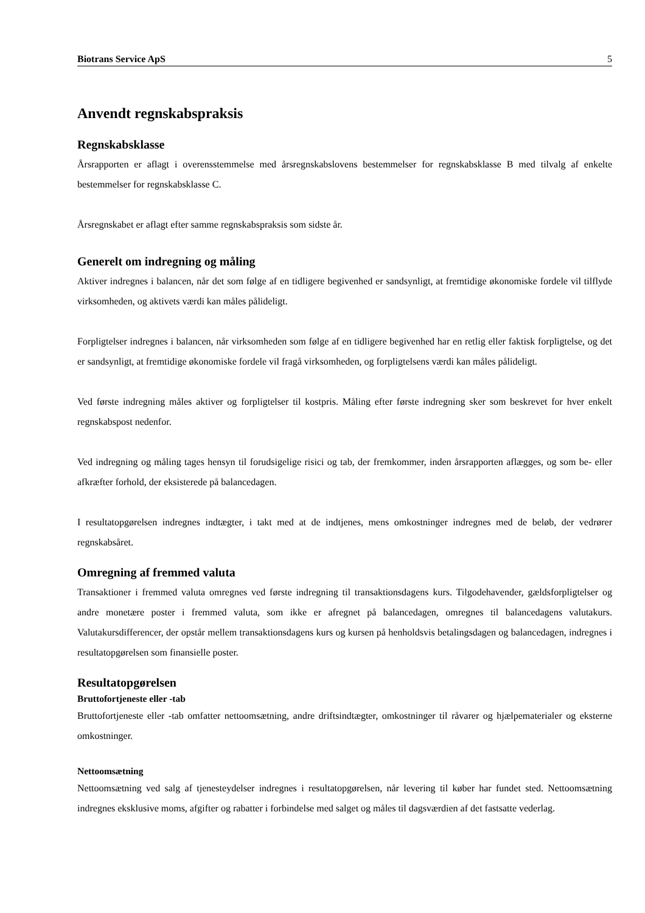Biotrans Service ApS 5
Anvendt regnskabspraksis
Regnskabsklasse
Årsrapporten er aflagt i overensstemmelse med årsregnskabslovens bestemmelser for regnskabsklasse B med tilvalg af enkelte bestemmelser for regnskabsklasse C.
Årsregnskabet er aflagt efter samme regnskabspraksis som sidste år.
Generelt om indregning og måling
Aktiver indregnes i balancen, når det som følge af en tidligere begivenhed er sandsynligt, at fremtidige økonomiske fordele vil tilflyde virksomheden, og aktivets værdi kan måles pålideligt.
Forpligtelser indregnes i balancen, når virksomheden som følge af en tidligere begivenhed har en retlig eller faktisk forpligtelse, og det er sandsynligt, at fremtidige økonomiske fordele vil fragå virksomheden, og forpligtelsens værdi kan måles pålideligt.
Ved første indregning måles aktiver og forpligtelser til kostpris. Måling efter første indregning sker som beskrevet for hver enkelt regnskabspost nedenfor.
Ved indregning og måling tages hensyn til forudsigelige risici og tab, der fremkommer, inden årsrapporten aflægges, og som be- eller afkræfter forhold, der eksisterede på balancedagen.
I resultatopgørelsen indregnes indtægter, i takt med at de indtjenes, mens omkostninger indregnes med de beløb, der vedrører regnskabsåret.
Omregning af fremmed valuta
Transaktioner i fremmed valuta omregnes ved første indregning til transaktionsdagens kurs. Tilgodehavender, gældsforpligtelser og andre monetære poster i fremmed valuta, som ikke er afregnet på balancedagen, omregnes til balancedagens valutakurs. Valutakursdifferencer, der opstår mellem transaktionsdagens kurs og kursen på henholdsvis betalingsdagen og balancedagen, indregnes i resultatopgørelsen som finansielle poster.
Resultatopgørelsen
Bruttofortjeneste eller -tab
Bruttofortjeneste eller -tab omfatter nettoomsætning, andre driftsindtægter, omkostninger til råvarer og hjælpematerialer og eksterne omkostninger.
Nettoomsætning
Nettoomsætning ved salg af tjenesteydelser indregnes i resultatopgørelsen, når levering til køber har fundet sted. Nettoomsætning indregnes eksklusive moms, afgifter og rabatter i forbindelse med salget og måles til dagsværdien af det fastsatte vederlag.